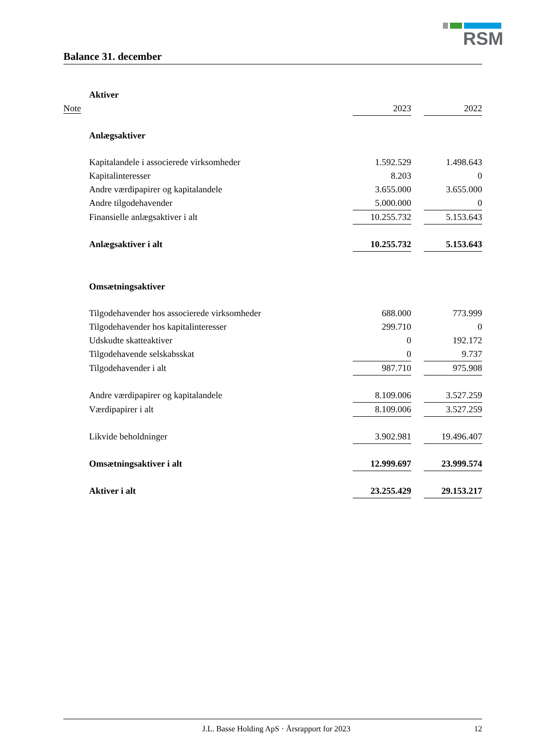RSM
Balance 31. december
| | Aktiver | | | |
| Note | | 2023 | | 2022 |
| | Anlægsaktiver | | | |
| | Kapitalandele i associerede virksomheder | 1.592.529 | | 1.498.643 |
| | Kapitalinteresser | 8.203 | | 0 |
| | Andre værdipapirer og kapitalandele | 3.655.000 | | 3.655.000 |
| | Andre tilgodehavender | 5.000.000 | | 0 |
| | Finansielle anlægsaktiver i alt | 10.255.732 | | 5.153.643 |
| | Anlægsaktiver i alt | 10.255.732 | | 5.153.643 |
| | Omsætningsaktiver | | | |
| | Tilgodehavender hos associerede virksomheder | 688.000 | | 773.999 |
| | Tilgodehavender hos kapitalinteresser | 299.710 | | 0 |
| | Udskudte skatteaktiver | 0 | | 192.172 |
| | Tilgodehavende selskabsskat | 0 | | 9.737 |
| | Tilgodehavender i alt | 987.710 | | 975.908 |
| | Andre værdipapirer og kapitalandele | 8.109.006 | | 3.527.259 |
| | Værdipapirer i alt | 8.109.006 | | 3.527.259 |
| | Likvide beholdninger | 3.902.981 | | 19.496.407 |
| | Omsætningsaktiver i alt | 12.999.697 | | 23.999.574 |
| | Aktiver i alt | 23.255.429 | | 29.153.217 |
J.L. Basse Holding ApS · Årsrapport for 2023 12